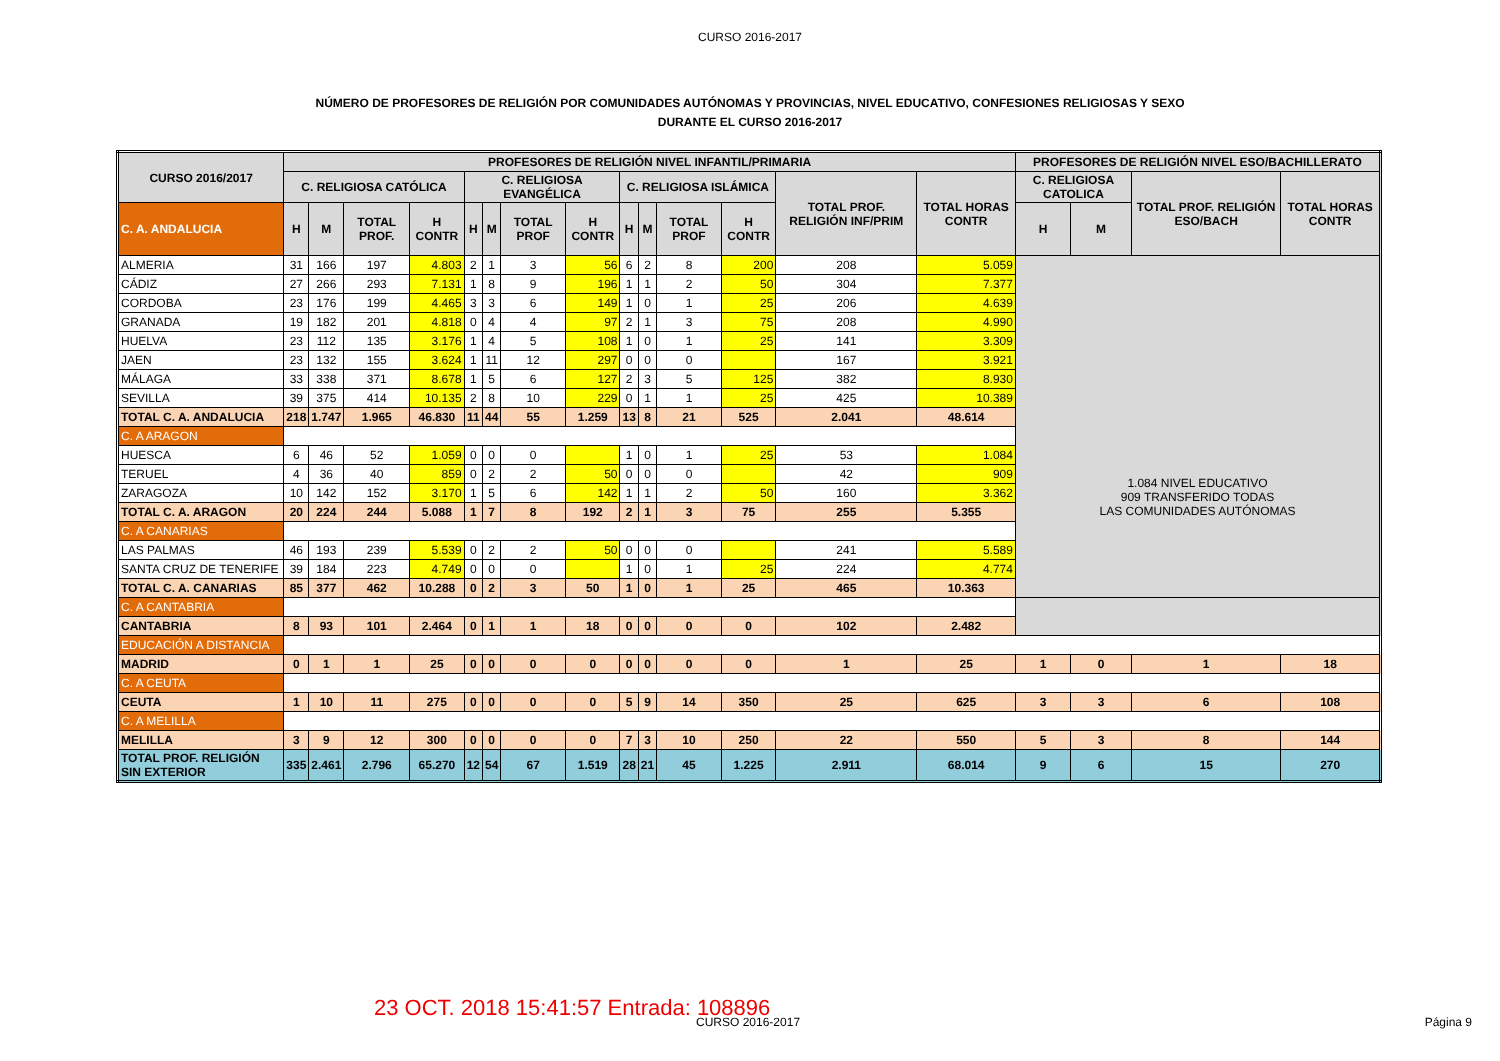CURSO 2016-2017
NÚMERO DE PROFESORES DE RELIGIÓN POR COMUNIDADES AUTÓNOMAS Y PROVINCIAS, NIVEL EDUCATIVO, CONFESIONES RELIGIOSAS Y SEXO
DURANTE EL CURSO 2016-2017
| CURSO 2016/2017 | PROFESORES DE RELIGIÓN NIVEL INFANTIL/PRIMARIA | | | | | | | | | | | | | | PROFESORES DE RELIGIÓN NIVEL ESO/BACHILLERATO | | | |
| --- | --- | --- | --- | --- | --- | --- | --- | --- | --- | --- | --- | --- | --- | --- | --- | --- | --- | --- |
| | C. RELIGIOSA CATÓLICA | | | | C. RELIGIOSA EVANGÉLICA | | | | C. RELIGIOSA ISLÁMICA | | | | TOTAL PROF. RELIGIÓN INF/PRIM | TOTAL HORAS CONTR | C. RELIGIOSA CATOLICA | | TOTAL PROF. RELIGIÓN ESO/BACH | TOTAL HORAS CONTR |
| C. A. ANDALUCIA | H | M | TOTAL PROF. | H CONTR | H | M | TOTAL PROF | H CONTR | H | M | TOTAL PROF | H CONTR | | | H | M | | |
| ALMERIA | 31 | 166 | 197 | 4.803 | 2 | 1 | 3 | 56 | 6 | 2 | 8 | 200 | 208 | 5.059 | 1.084 NIVEL EDUCATIVO 909 TRANSFERIDO TODAS LAS COMUNIDADES AUTÓNOMAS | | | |
| CÁDIZ | 27 | 266 | 293 | 7.131 | 1 | 8 | 9 | 196 | 1 | 1 | 2 | 50 | 304 | 7.377 | | | | |
| CORDOBA | 23 | 176 | 199 | 4.465 | 3 | 3 | 6 | 149 | 1 | 0 | 1 | 25 | 206 | 4.639 | | | | |
| GRANADA | 19 | 182 | 201 | 4.818 | 0 | 4 | 4 | 97 | 2 | 1 | 3 | 75 | 208 | 4.990 | | | | |
| HUELVA | 23 | 112 | 135 | 3.176 | 1 | 4 | 5 | 108 | 1 | 0 | 1 | 25 | 141 | 3.309 | | | | |
| JAEN | 23 | 132 | 155 | 3.624 | 1 | 11 | 12 | 297 | 0 | 0 | 0 | | 167 | 3.921 | | | | |
| MÁLAGA | 33 | 338 | 371 | 8.678 | 1 | 5 | 6 | 127 | 2 | 3 | 5 | 125 | 382 | 8.930 | | | | |
| SEVILLA | 39 | 375 | 414 | 10.135 | 2 | 8 | 10 | 229 | 0 | 1 | 1 | 25 | 425 | 10.389 | | | | |
| TOTAL C. A. ANDALUCIA | 218 | 1.747 | 1.965 | 46.830 | 11 | 44 | 55 | 1.259 | 13 | 8 | 21 | 525 | 2.041 | 48.614 | | | | |
| C. A ARAGON | | | | | | | | | | | | | | | | | | |
| HUESCA | 6 | 46 | 52 | 1.059 | 0 | 0 | 0 | | 1 | 0 | 1 | 25 | 53 | 1.084 | | | | |
| TERUEL | 4 | 36 | 40 | 859 | 0 | 2 | 2 | 50 | 0 | 0 | 0 | | 42 | 909 | | | | |
| ZARAGOZA | 10 | 142 | 152 | 3.170 | 1 | 5 | 6 | 142 | 1 | 1 | 2 | 50 | 160 | 3.362 | | | | |
| TOTAL C. A. ARAGON | 20 | 224 | 244 | 5.088 | 1 | 7 | 8 | 192 | 2 | 1 | 3 | 75 | 255 | 5.355 | | | | |
| C. A CANARIAS | | | | | | | | | | | | | | | | | | |
| LAS PALMAS | 46 | 193 | 239 | 5.539 | 0 | 2 | 2 | 50 | 0 | 0 | 0 | | 241 | 5.589 | | | | |
| SANTA CRUZ DE TENERIFE | 39 | 184 | 223 | 4.749 | 0 | 0 | 0 | | 1 | 0 | 1 | 25 | 224 | 4.774 | | | | |
| TOTAL C. A. CANARIAS | 85 | 377 | 462 | 10.288 | 0 | 2 | 3 | 50 | 1 | 0 | 1 | 25 | 465 | 10.363 | | | | |
| C. A CANTABRIA | | | | | | | | | | | | | | | | | | |
| CANTABRIA | 8 | 93 | 101 | 2.464 | 0 | 1 | 1 | 18 | 0 | 0 | 0 | 0 | 102 | 2.482 | | | | |
| EDUCACIÓN A DISTANCIA | | | | | | | | | | | | | | | | | | |
| MADRID | 0 | 1 | 1 | 25 | 0 | 0 | 0 | 0 | 0 | 0 | 0 | 0 | 1 | 25 | 1 | 0 | 1 | 18 |
| C. A CEUTA | | | | | | | | | | | | | | | | | | |
| CEUTA | 1 | 10 | 11 | 275 | 0 | 0 | 0 | 0 | 5 | 9 | 14 | 350 | 25 | 625 | 3 | 3 | 6 | 108 |
| C. A MELILLA | | | | | | | | | | | | | | | | | | |
| MELILLA | 3 | 9 | 12 | 300 | 0 | 0 | 0 | 0 | 7 | 3 | 10 | 250 | 22 | 550 | 5 | 3 | 8 | 144 |
| TOTAL PROF. RELIGIÓN SIN EXTERIOR | 335 | 2.461 | 2.796 | 65.270 | 12 | 54 | 67 | 1.519 | 28 | 21 | 45 | 1.225 | 2.911 | 68.014 | 9 | 6 | 15 | 270 |
23 OCT. 2018 15:41:57 Entrada: 108896
CURSO 2016-2017 Página 9